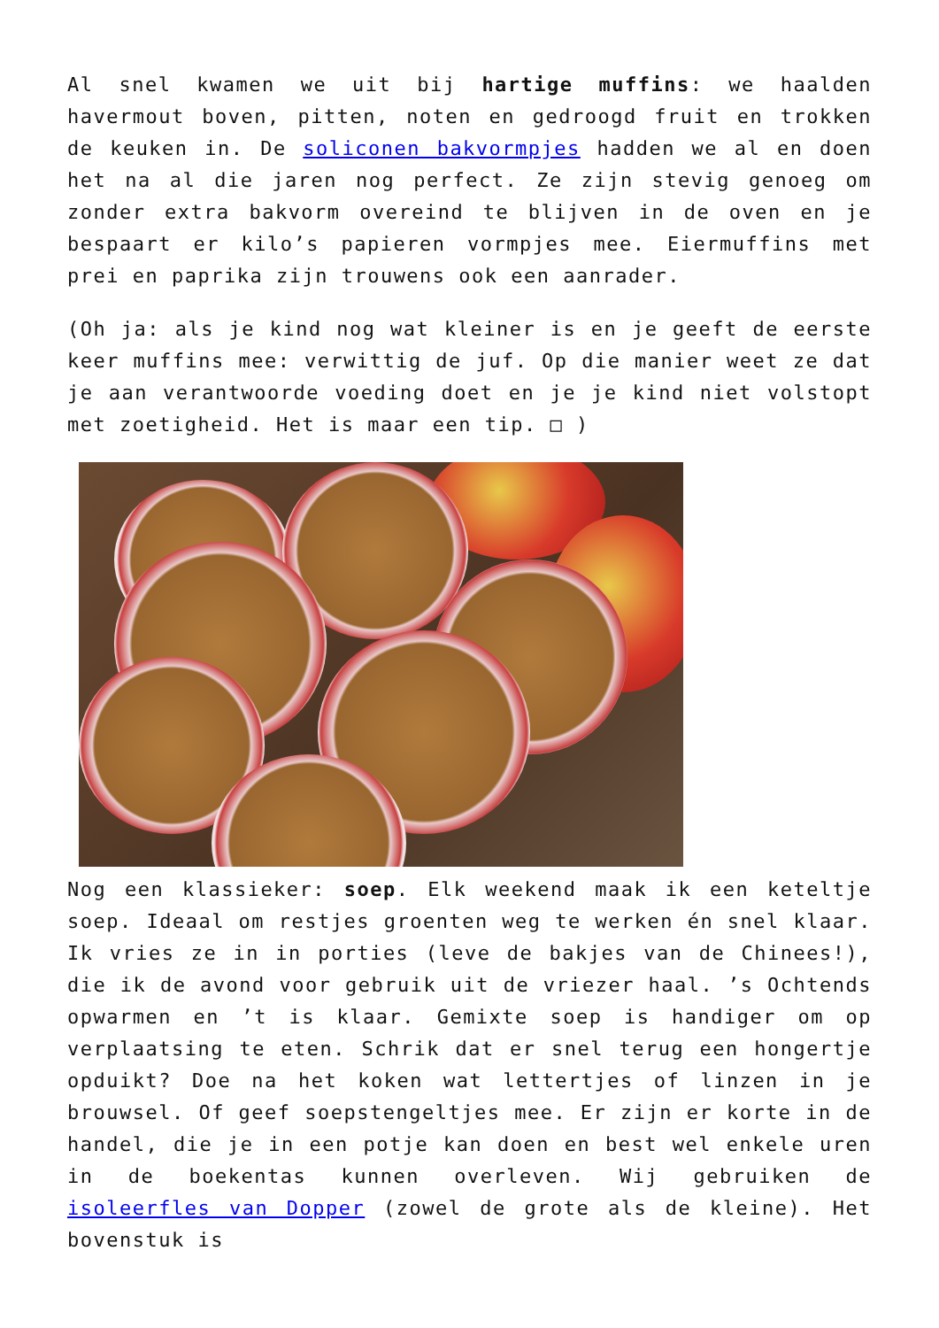Al snel kwamen we uit bij hartige muffins: we haalden havermout boven, pitten, noten en gedroogd fruit en trokken de keuken in. De soliconen bakvormpjes hadden we al en doen het na al die jaren nog perfect. Ze zijn stevig genoeg om zonder extra bakvorm overeind te blijven in de oven en je bespaart er kilo’s papieren vormpjes mee. Eiermuffins met prei en paprika zijn trouwens ook een aanrader.
(Oh ja: als je kind nog wat kleiner is en je geeft de eerste keer muffins mee: verwittig de juf. Op die manier weet ze dat je aan verantwoorde voeding doet en je je kind niet volstopt met zoetigheid. Het is maar een tip. □ )
Nog een klassieker: soep. Elk weekend maak ik een keteltje soep. Ideaal om restjes groenten weg te werken én snel klaar. Ik vries ze in in porties (leve de bakjes van de Chinees!), die ik de avond voor gebruik uit de vriezer haal. ’s Ochtends opwarmen en ’t is klaar. Gemixte soep is handiger om op verplaatsing te eten. Schrik dat er snel terug een hongertje opduikt? Doe na het koken wat lettertjes of linzen in je brouwsel. Of geef soepstengeltjes mee. Er zijn er korte in de handel, die je in een potje kan doen en best wel enkele uren in de boekentas kunnen overleven. Wij gebruiken de isoleerfles van Dopper (zowel de grote als de kleine). Het bovenstuk is